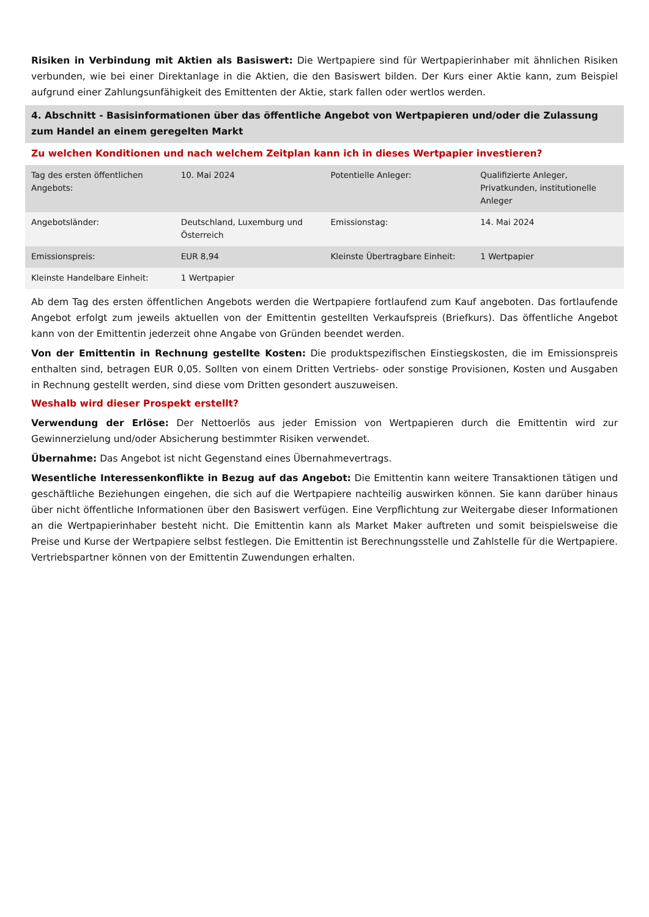Risiken in Verbindung mit Aktien als Basiswert: Die Wertpapiere sind für Wertpapierinhaber mit ähnlichen Risiken verbunden, wie bei einer Direktanlage in die Aktien, die den Basiswert bilden. Der Kurs einer Aktie kann, zum Beispiel aufgrund einer Zahlungsunfähigkeit des Emittenten der Aktie, stark fallen oder wertlos werden.
4. Abschnitt - Basisinformationen über das öffentliche Angebot von Wertpapieren und/oder die Zulassung zum Handel an einem geregelten Markt
Zu welchen Konditionen und nach welchem Zeitplan kann ich in dieses Wertpapier investieren?
| Tag des ersten öffentlichen Angebots: | 10. Mai 2024 | Potentielle Anleger: | Qualifizierte Anleger, Privatkunden, institutionelle Anleger |
| Angebotsländer: | Deutschland, Luxemburg und Österreich | Emissionstag: | 14. Mai 2024 |
| Emissionspreis: | EUR 8,94 | Kleinste Übertragbare Einheit: | 1 Wertpapier |
| Kleinste Handelbare Einheit: | 1 Wertpapier | | |
Ab dem Tag des ersten öffentlichen Angebots werden die Wertpapiere fortlaufend zum Kauf angeboten. Das fortlaufende Angebot erfolgt zum jeweils aktuellen von der Emittentin gestellten Verkaufspreis (Briefkurs). Das öffentliche Angebot kann von der Emittentin jederzeit ohne Angabe von Gründen beendet werden.
Von der Emittentin in Rechnung gestellte Kosten: Die produktspezifischen Einstiegskosten, die im Emissionspreis enthalten sind, betragen EUR 0,05. Sollten von einem Dritten Vertriebs- oder sonstige Provisionen, Kosten und Ausgaben in Rechnung gestellt werden, sind diese vom Dritten gesondert auszuweisen.
Weshalb wird dieser Prospekt erstellt?
Verwendung der Erlöse: Der Nettoerlös aus jeder Emission von Wertpapieren durch die Emittentin wird zur Gewinnerzielung und/oder Absicherung bestimmter Risiken verwendet.
Übernahme: Das Angebot ist nicht Gegenstand eines Übernahmevertrags.
Wesentliche Interessenkonflikte in Bezug auf das Angebot: Die Emittentin kann weitere Transaktionen tätigen und geschäftliche Beziehungen eingehen, die sich auf die Wertpapiere nachteilig auswirken können. Sie kann darüber hinaus über nicht öffentliche Informationen über den Basiswert verfügen. Eine Verpflichtung zur Weitergabe dieser Informationen an die Wertpapierinhaber besteht nicht. Die Emittentin kann als Market Maker auftreten und somit beispielsweise die Preise und Kurse der Wertpapiere selbst festlegen. Die Emittentin ist Berechnungsstelle und Zahlstelle für die Wertpapiere. Vertriebspartner können von der Emittentin Zuwendungen erhalten.